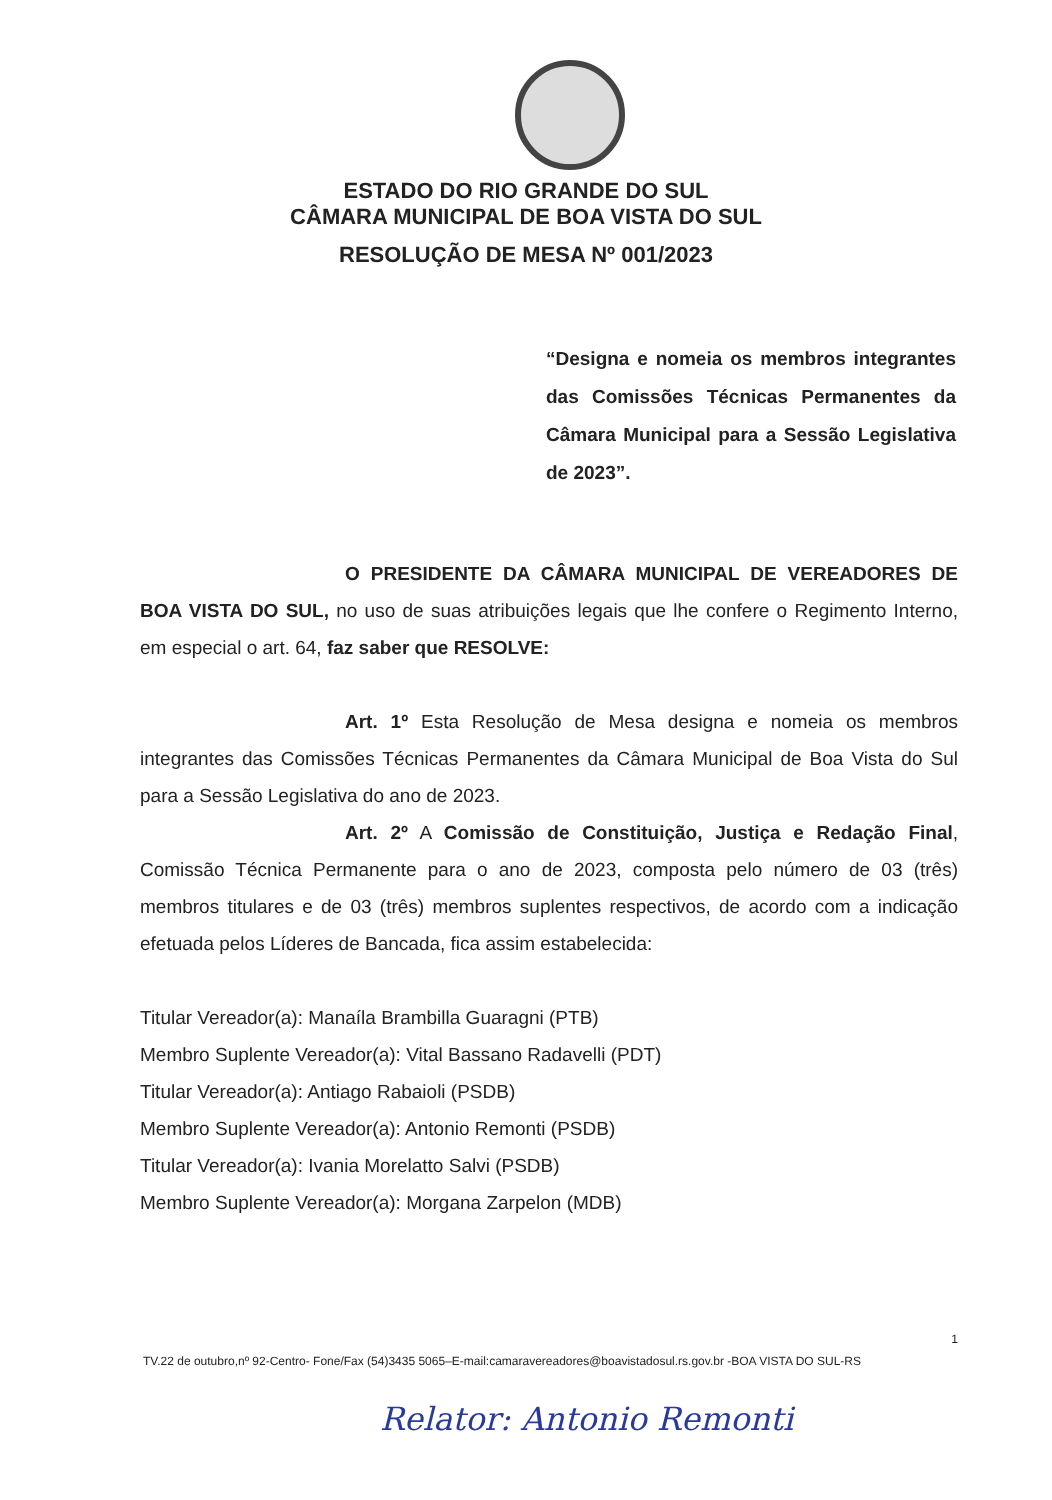ESTADO DO RIO GRANDE DO SUL
CÂMARA MUNICIPAL DE BOA VISTA DO SUL
RESOLUÇÃO DE MESA Nº 001/2023
“Designa e nomeia os membros integrantes das Comissões Técnicas Permanentes da Câmara Municipal para a Sessão Legislativa de 2023”.
O PRESIDENTE DA CÂMARA MUNICIPAL DE VEREADORES DE BOA VISTA DO SUL, no uso de suas atribuições legais que lhe confere o Regimento Interno, em especial o art. 64, faz saber que RESOLVE:
Art. 1º Esta Resolução de Mesa designa e nomeia os membros integrantes das Comissões Técnicas Permanentes da Câmara Municipal de Boa Vista do Sul para a Sessão Legislativa do ano de 2023.
Art. 2º A Comissão de Constituição, Justiça e Redação Final, Comissão Técnica Permanente para o ano de 2023, composta pelo número de 03 (três) membros titulares e de 03 (três) membros suplentes respectivos, de acordo com a indicação efetuada pelos Líderes de Bancada, fica assim estabelecida:
Titular Vereador(a): Manaíla Brambilla Guaragni (PTB)
Membro Suplente Vereador(a): Vital Bassano Radavelli (PDT)
Titular Vereador(a): Antiago Rabaioli (PSDB)
Membro Suplente Vereador(a): Antonio Remonti (PSDB)
Titular Vereador(a): Ivania Morelatto Salvi (PSDB)
Membro Suplente Vereador(a): Morgana Zarpelon (MDB)
1
TV.22 de outubro,nº 92-Centro- Fone/Fax (54)3435 5065–E-mail:camaravereadores@boavistadosul.rs.gov.br -BOA VISTA DO SUL-RS
Relator: Antonio Remonti